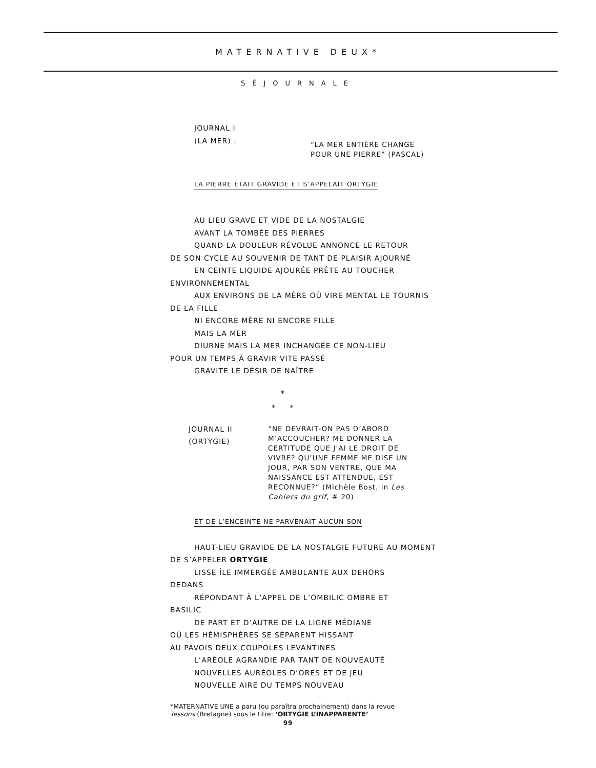MATERNATIVE DEUX*
SÉJOURNALE
JOURNAL I
(LA MER) .
“LA MER ENTIÈRE CHANGE
POUR UNE PIERRE” (PASCAL)
LA PIERRE ÉTAIT GRAVIDE ET S’APPELAIT ORTYGIE
AU LIEU GRAVE ET VIDE DE LA NOSTALGIE
AVANT LA TOMBÉE DES PIERRES
QUAND LA DOULEUR RÉVOLUE ANNONCE LE RETOUR
DE SON CYCLE AU SOUVENIR DE TANT DE PLAISIR AJOURNÉ
EN CEINTE LIQUIDE AJOURÉE PRÊTE AU TOUCHER
ENVIRONNEMENTAL
AUX ENVIRONS DE LA MÈRE OÙ VIRE MENTAL LE TOURNIS
DE LA FILLE
NI ENCORE MÈRE NI ENCORE FILLE
MAIS LA MER
DIURNE MAIS LA MER INCHANGÉE CE NON-LIEU
POUR UN TEMPS À GRAVIR VITE PASSÉ
GRAVITE LE DÉSIR DE NAÎTRE
*
* *
JOURNAL II
(ORTYGIE)
“NE DEVRAIT-ON PAS D’ABORD M’ACCOUCHER? ME DONNER LA CERTITUDE QUE J’AI LE DROIT DE VIVRE? QU’UNE FEMME ME DISE UN JOUR, PAR SON VENTRE, QUE MA NAISSANCE EST ATTENDUE, EST RECONNUE?” (Michèle Bost, in Les Cahiers du grif, # 20)
ET DE L’ENCEINTE NE PARVENAIT AUCUN SON
HAUT-LIEU GRAVIDE DE LA NOSTALGIE FUTURE AU MOMENT
DE S’APPELER ORTYGIE
LISSE ÎLE IMMERGÉE AMBULANTE AUX DEHORS
DEDANS
RÉPONDANT À L’APPEL DE L’OMBILIC OMBRE ET
BASILIC
DE PART ET D’AUTRE DE LA LIGNE MÉDIANE
OÙ LES HÉMISPHÈRES SE SÉPARENT HISSANT
AU PAVOIS DEUX COUPOLES LEVANTINES
L’ARÉOLE AGRANDIE PAR TANT DE NOUVEAUTÉ
NOUVELLES AURÉOLES D’ORES ET DE JEU
NOUVELLE AIRE DU TEMPS NOUVEAU
*MATERNATIVE UNE a paru (ou paraîtra prochainement) dans la revue
Tessons (Bretagne) sous le titre: ‘ORTYGIE L’INAPPARENTE’
99